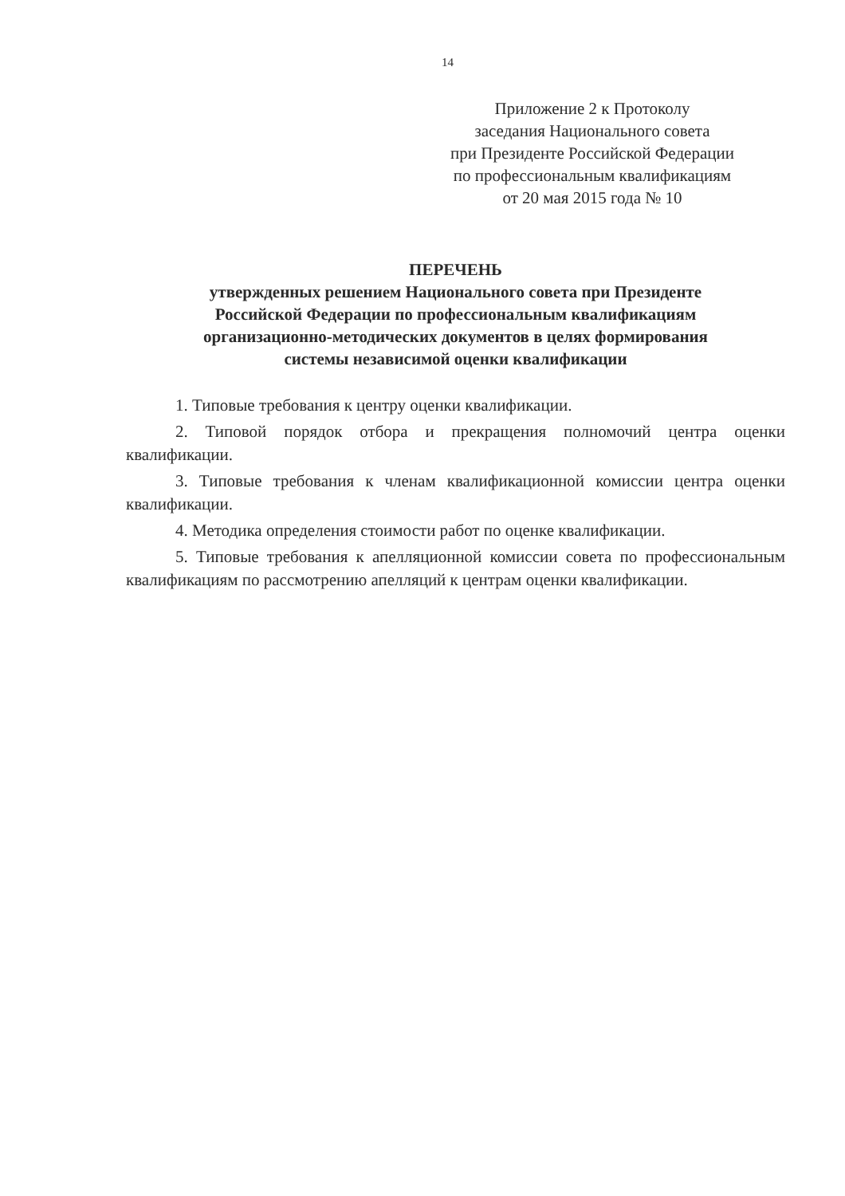14
Приложение 2 к Протоколу
заседания Национального совета
при Президенте Российской Федерации
по профессиональным квалификациям
от 20 мая 2015 года № 10
ПЕРЕЧЕНЬ
утвержденных решением Национального совета при Президенте
Российской Федерации по профессиональным квалификациям
организационно-методических документов в целях формирования
системы независимой оценки квалификации
1. Типовые требования к центру оценки квалификации.
2. Типовой порядок отбора и прекращения полномочий центра оценки квалификации.
3. Типовые требования к членам квалификационной комиссии центра оценки квалификации.
4. Методика определения стоимости работ по оценке квалификации.
5. Типовые требования к апелляционной комиссии совета по профессиональным квалификациям по рассмотрению апелляций к центрам оценки квалификации.